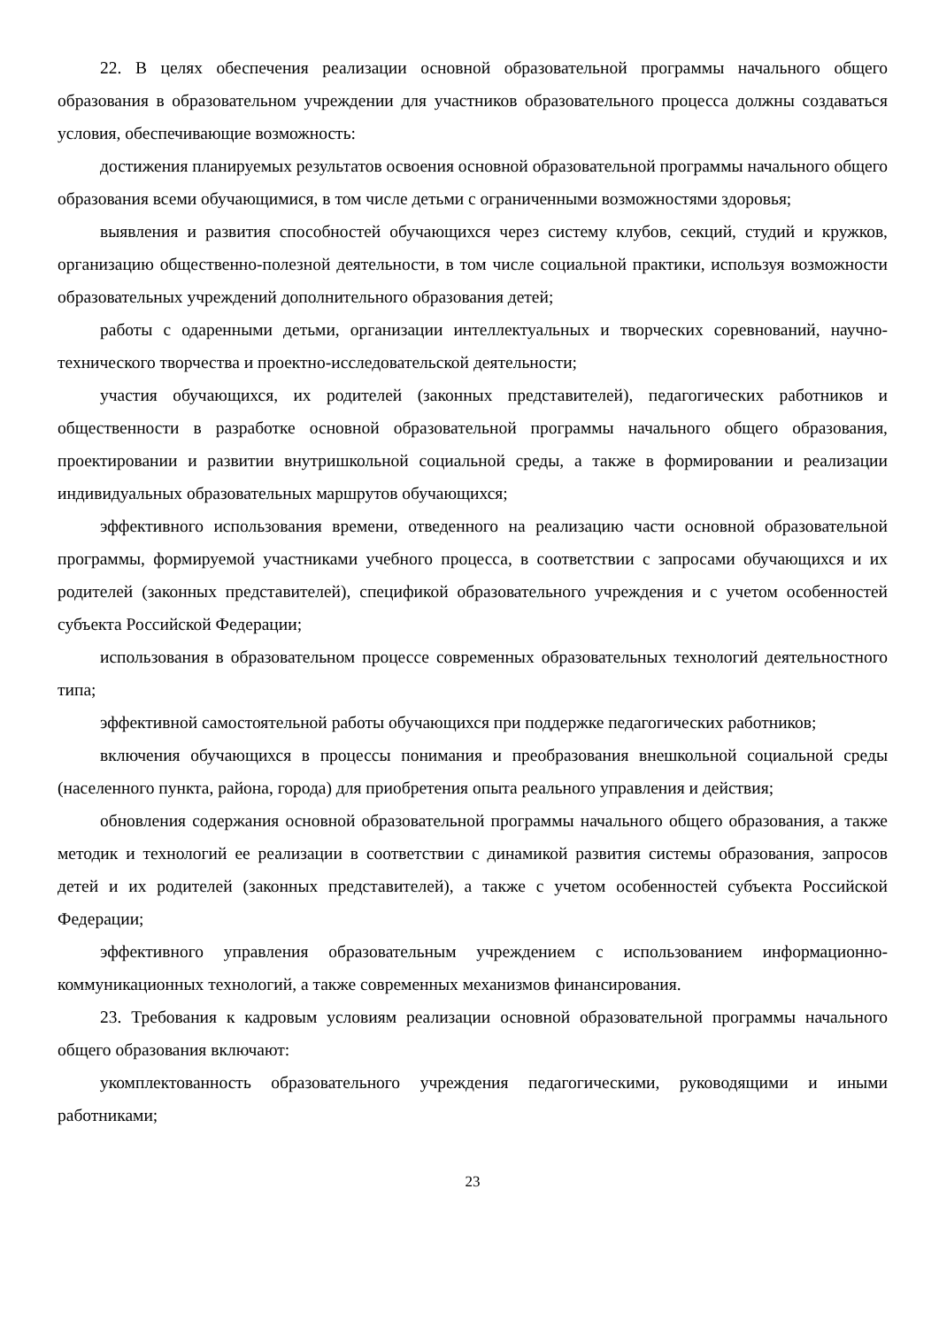22. В целях обеспечения реализации основной образовательной программы начального общего образования в образовательном учреждении для участников образовательного процесса должны создаваться условия, обеспечивающие возможность:
достижения планируемых результатов освоения основной образовательной программы начального общего образования всеми обучающимися, в том числе детьми с ограниченными возможностями здоровья;
выявления и развития способностей обучающихся через систему клубов, секций, студий и кружков, организацию общественно-полезной деятельности, в том числе социальной практики, используя возможности образовательных учреждений дополнительного образования детей;
работы с одаренными детьми, организации интеллектуальных и творческих соревнований, научно-технического творчества и проектно-исследовательской деятельности;
участия обучающихся, их родителей (законных представителей), педагогических работников и общественности в разработке основной образовательной программы начального общего образования, проектировании и развитии внутришкольной социальной среды, а также в формировании и реализации индивидуальных образовательных маршрутов обучающихся;
эффективного использования времени, отведенного на реализацию части основной образовательной программы, формируемой участниками учебного процесса, в соответствии с запросами обучающихся и их родителей (законных представителей), спецификой образовательного учреждения и с учетом особенностей субъекта Российской Федерации;
использования в образовательном процессе современных образовательных технологий деятельностного типа;
эффективной самостоятельной работы обучающихся при поддержке педагогических работников;
включения обучающихся в процессы понимания и преобразования внешкольной социальной среды (населенного пункта, района, города) для приобретения опыта реального управления и действия;
обновления содержания основной образовательной программы начального общего образования, а также методик и технологий ее реализации в соответствии с динамикой развития системы образования, запросов детей и их родителей (законных представителей), а также с учетом особенностей субъекта Российской Федерации;
эффективного управления образовательным учреждением с использованием информационно-коммуникационных технологий, а также современных механизмов финансирования.
23. Требования к кадровым условиям реализации основной образовательной программы начального общего образования включают:
укомплектованность образовательного учреждения педагогическими, руководящими и иными работниками;
23